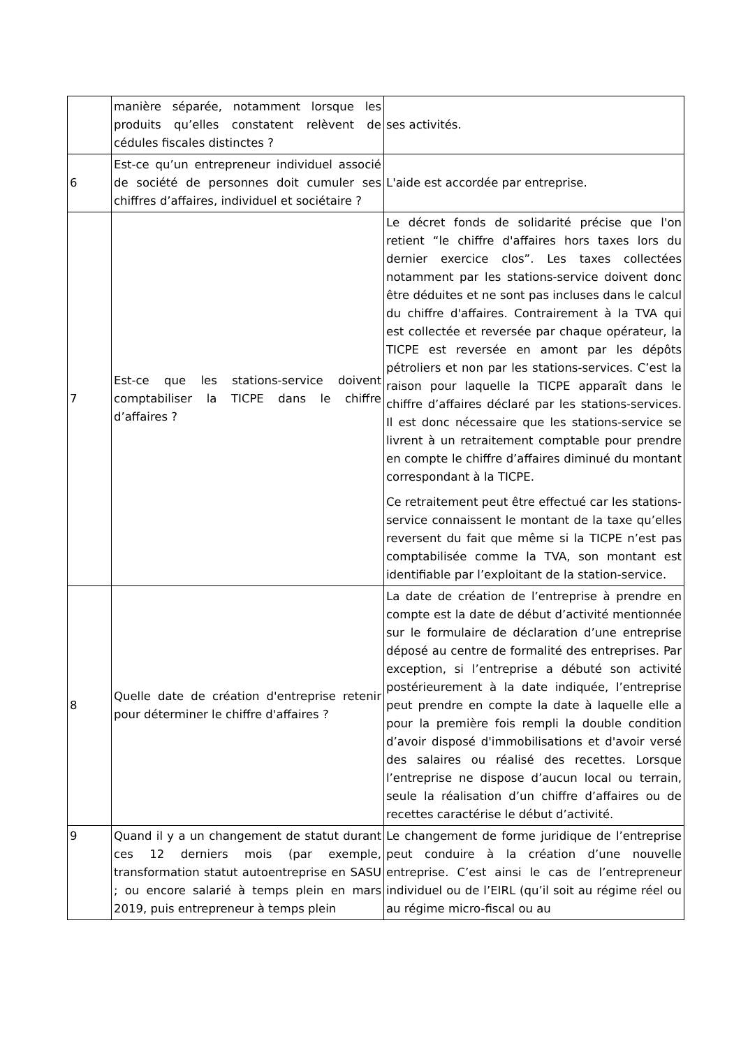| | manière séparée, notamment lorsque les produits qu’elles constatent relèvent de cédules fiscales distinctes ? | ses activités. |
| 6 | Est-ce qu’un entrepreneur individuel associé de société de personnes doit cumuler ses chiffres d’affaires, individuel et sociétaire ? | L'aide est accordée par entreprise. |
| 7 | Est-ce que les stations-service doivent comptabiliser la TICPE dans le chiffre d’affaires ? | Le décret fonds de solidarité précise que l'on retient “le chiffre d'affaires hors taxes lors du dernier exercice clos”. Les taxes collectées notamment par les stations-service doivent donc être déduites et ne sont pas incluses dans le calcul du chiffre d'affaires. Contrairement à la TVA qui est collectée et reversée par chaque opérateur, la TICPE est reversée en amont par les dépôts pétroliers et non par les stations-services. C’est la raison pour laquelle la TICPE apparaît dans le chiffre d’affaires déclaré par les stations-services. Il est donc nécessaire que les stations-service se livrent à un retraitement comptable pour prendre en compte le chiffre d’affaires diminué du montant correspondant à la TICPE. Ce retraitement peut être effectué car les stations-service connaissent le montant de la taxe qu’elles reversent du fait que même si la TICPE n’est pas comptabilisée comme la TVA, son montant est identifiable par l’exploitant de la station-service. |
| 8 | Quelle date de création d'entreprise retenir pour déterminer le chiffre d'affaires ? | La date de création de l’entreprise à prendre en compte est la date de début d’activité mentionnée sur le formulaire de déclaration d’une entreprise déposé au centre de formalité des entreprises. Par exception, si l’entreprise a débuté son activité postérieurement à la date indiquée, l’entreprise peut prendre en compte la date à laquelle elle a pour la première fois rempli la double condition d’avoir disposé d'immobilisations et d'avoir versé des salaires ou réalisé des recettes. Lorsque l’entreprise ne dispose d’aucun local ou terrain, seule la réalisation d’un chiffre d’affaires ou de recettes caractérise le début d’activité. |
| 9 | Quand il y a un changement de statut durant ces 12 derniers mois (par exemple, transformation statut autoentreprise en SASU ; ou encore salarié à temps plein en mars 2019, puis entrepreneur à temps plein | Le changement de forme juridique de l’entreprise peut conduire à la création d’une nouvelle entreprise. C’est ainsi le cas de l’entrepreneur individuel ou de l’EIRL (qu’il soit au régime réel ou au régime micro-fiscal ou au |